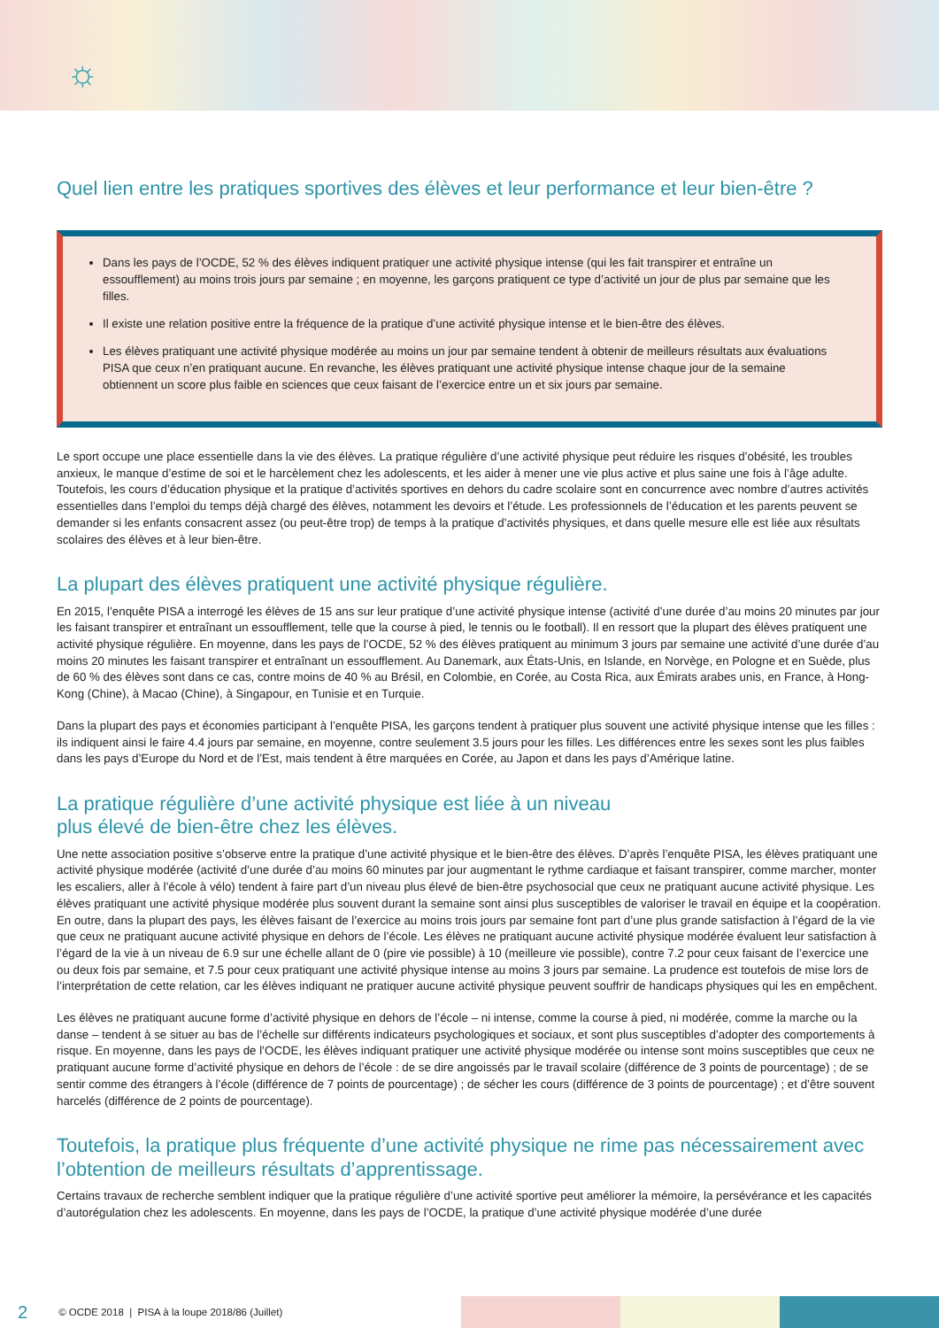☼
Quel lien entre les pratiques sportives des élèves et leur performance et leur bien-être ?
Dans les pays de l’OCDE, 52 % des élèves indiquent pratiquer une activité physique intense (qui les fait transpirer et entraîne un essoufflement) au moins trois jours par semaine ; en moyenne, les garçons pratiquent ce type d’activité un jour de plus par semaine que les filles.
Il existe une relation positive entre la fréquence de la pratique d’une activité physique intense et le bien-être des élèves.
Les élèves pratiquant une activité physique modérée au moins un jour par semaine tendent à obtenir de meilleurs résultats aux évaluations PISA que ceux n’en pratiquant aucune. En revanche, les élèves pratiquant une activité physique intense chaque jour de la semaine obtiennent un score plus faible en sciences que ceux faisant de l’exercice entre un et six jours par semaine.
Le sport occupe une place essentielle dans la vie des élèves. La pratique régulière d’une activité physique peut réduire les risques d’obésité, les troubles anxieux, le manque d’estime de soi et le harcèlement chez les adolescents, et les aider à mener une vie plus active et plus saine une fois à l’âge adulte. Toutefois, les cours d’éducation physique et la pratique d’activités sportives en dehors du cadre scolaire sont en concurrence avec nombre d’autres activités essentielles dans l’emploi du temps déjà chargé des élèves, notamment les devoirs et l’étude. Les professionnels de l’éducation et les parents peuvent se demander si les enfants consacrent assez (ou peut-être trop) de temps à la pratique d’activités physiques, et dans quelle mesure elle est liée aux résultats scolaires des élèves et à leur bien-être.
La plupart des élèves pratiquent une activité physique régulière.
En 2015, l’enquête PISA a interrogé les élèves de 15 ans sur leur pratique d’une activité physique intense (activité d’une durée d’au moins 20 minutes par jour les faisant transpirer et entraînant un essoufflement, telle que la course à pied, le tennis ou le football). Il en ressort que la plupart des élèves pratiquent une activité physique régulière. En moyenne, dans les pays de l’OCDE, 52 % des élèves pratiquent au minimum 3 jours par semaine une activité d’une durée d’au moins 20 minutes les faisant transpirer et entraînant un essoufflement. Au Danemark, aux États-Unis, en Islande, en Norvège, en Pologne et en Suède, plus de 60 % des élèves sont dans ce cas, contre moins de 40 % au Brésil, en Colombie, en Corée, au Costa Rica, aux Émirats arabes unis, en France, à Hong-Kong (Chine), à Macao (Chine), à Singapour, en Tunisie et en Turquie.
Dans la plupart des pays et économies participant à l’enquête PISA, les garçons tendent à pratiquer plus souvent une activité physique intense que les filles : ils indiquent ainsi le faire 4.4 jours par semaine, en moyenne, contre seulement 3.5 jours pour les filles. Les différences entre les sexes sont les plus faibles dans les pays d’Europe du Nord et de l’Est, mais tendent à être marquées en Corée, au Japon et dans les pays d’Amérique latine.
La pratique régulière d’une activité physique est liée à un niveau
plus élevé de bien-être chez les élèves.
Une nette association positive s’observe entre la pratique d’une activité physique et le bien-être des élèves. D’après l’enquête PISA, les élèves pratiquant une activité physique modérée (activité d’une durée d’au moins 60 minutes par jour augmentant le rythme cardiaque et faisant transpirer, comme marcher, monter les escaliers, aller à l’école à vélo) tendent à faire part d’un niveau plus élevé de bien-être psychosocial que ceux ne pratiquant aucune activité physique. Les élèves pratiquant une activité physique modérée plus souvent durant la semaine sont ainsi plus susceptibles de valoriser le travail en équipe et la coopération. En outre, dans la plupart des pays, les élèves faisant de l’exercice au moins trois jours par semaine font part d’une plus grande satisfaction à l’égard de la vie que ceux ne pratiquant aucune activité physique en dehors de l’école. Les élèves ne pratiquant aucune activité physique modérée évaluent leur satisfaction à l’égard de la vie à un niveau de 6.9 sur une échelle allant de 0 (pire vie possible) à 10 (meilleure vie possible), contre 7.2 pour ceux faisant de l’exercice une ou deux fois par semaine, et 7.5 pour ceux pratiquant une activité physique intense au moins 3 jours par semaine. La prudence est toutefois de mise lors de l’interprétation de cette relation, car les élèves indiquant ne pratiquer aucune activité physique peuvent souffrir de handicaps physiques qui les en empêchent.
Les élèves ne pratiquant aucune forme d’activité physique en dehors de l’école – ni intense, comme la course à pied, ni modérée, comme la marche ou la danse – tendent à se situer au bas de l’échelle sur différents indicateurs psychologiques et sociaux, et sont plus susceptibles d’adopter des comportements à risque. En moyenne, dans les pays de l’OCDE, les élèves indiquant pratiquer une activité physique modérée ou intense sont moins susceptibles que ceux ne pratiquant aucune forme d’activité physique en dehors de l’école : de se dire angoissés par le travail scolaire (différence de 3 points de pourcentage) ; de se sentir comme des étrangers à l’école (différence de 7 points de pourcentage) ; de sécher les cours (différence de 3 points de pourcentage) ; et d’être souvent harcelés (différence de 2 points de pourcentage).
Toutefois, la pratique plus fréquente d’une activité physique ne rime pas nécessairement avec l’obtention de meilleurs résultats d’apprentissage.
Certains travaux de recherche semblent indiquer que la pratique régulière d’une activité sportive peut améliorer la mémoire, la persévérance et les capacités d’autorégulation chez les adolescents. En moyenne, dans les pays de l’OCDE, la pratique d’une activité physique modérée d’une durée
2 © OCDE 2018 | PISA à la loupe 2018/86 (Juillet)